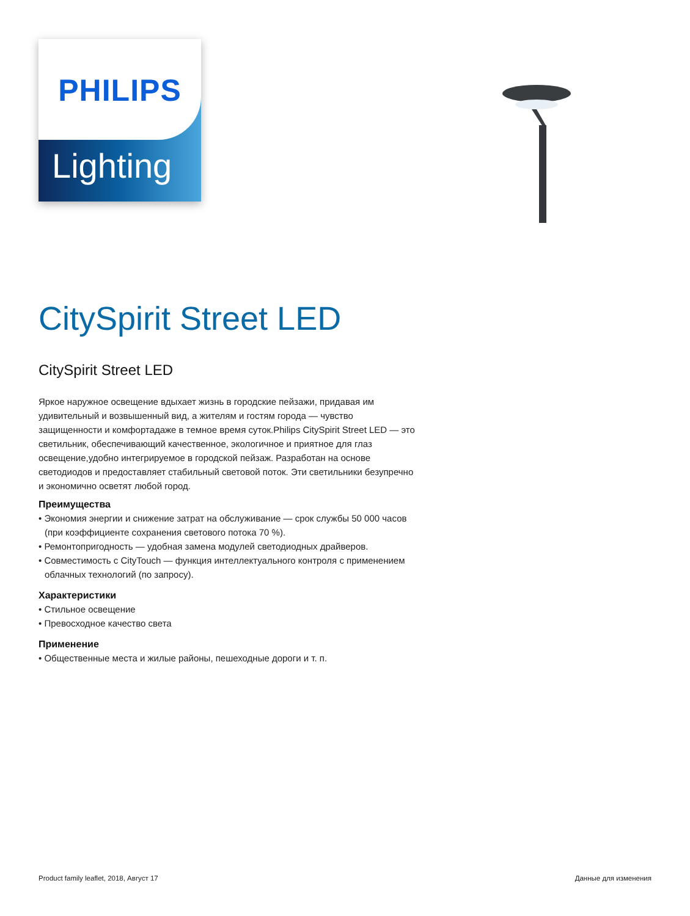PHILIPS
Lighting
CitySpirit Street LED
CitySpirit Street LED
Яркое наружное освещение вдыхает жизнь в городские пейзажи, придавая им удивительный и возвышенный вид, а жителям и гостям города — чувство защищенности и комфортадаже в темное время суток.Philips CitySpirit Street LED — это светильник, обеспечивающий качественное, экологичное и приятное для глаз освещение,удобно интегрируемое в городской пейзаж. Разработан на основе светодиодов и предоставляет стабильный световой поток. Эти светильники безупречно и экономично осветят любой город.
Преимущества
• Экономия энергии и снижение затрат на обслуживание — срок службы 50 000 часов (при коэффициенте сохранения светового потока 70 %).
• Ремонтопригодность — удобная замена модулей светодиодных драйверов.
• Совместимость с CityTouch — функция интеллектуального контроля с применением облачных технологий (по запросу).
Характеристики
• Стильное освещение
• Превосходное качество света
Применение
• Общественные места и жилые районы, пешеходные дороги и т. п.
Product family leaflet, 2018, Август 17 Данные для изменения